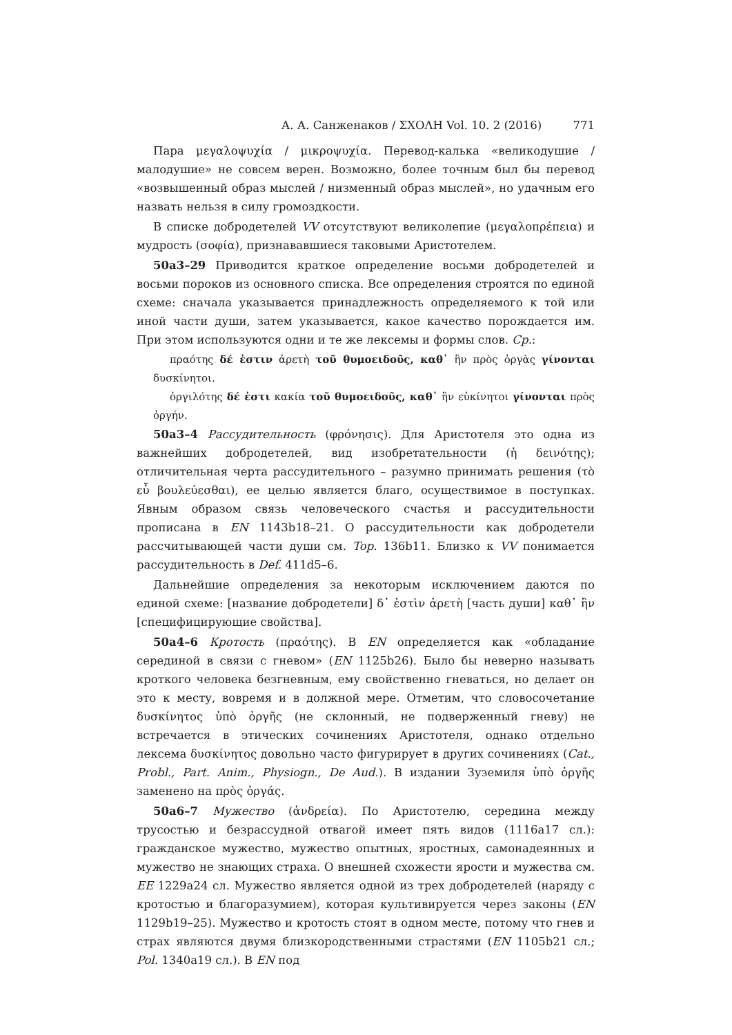А. А. Санженаков / ΣΧΟΛΗ Vol. 10. 2 (2016) 771
Пара μεγαλοψυχία / μικροψυχία. Перевод-калька «великодушие / малодушие» не совсем верен. Возможно, более точным был бы перевод «возвышенный образ мыслей / низменный образ мыслей», но удачным его назвать нельзя в силу громоздкости.
В списке добродетелей VV отсутствуют великолепие (μεγαλοπρέπεια) и мудрость (σοφία), признававшиеся таковыми Аристотелем.
50a3–29 Приводится краткое определение восьми добродетелей и восьми пороков из основного списка. Все определения строятся по единой схеме: сначала указывается принадлежность определяемого к той или иной части души, затем указывается, какое качество порождается им. При этом используются одни и те же лексемы и формы слов. Ср.:
πραότης δέ ἐστιν ἀρετὴ τοῦ θυμοειδοῦς, καθ᾽ ἣν πρὸς ὀργὰς γίνονται δυσκίνητοι.
ὀργιλότης δέ ἐστι κακία τοῦ θυμοειδοῦς, καθ᾽ ἣν εὐκίνητοι γίνονται πρὸς ὀργήν.
50a3–4 Рассудительность (φρόνησις). Для Аристотеля это одна из важнейших добродетелей, вид изобретательности (ἡ δεινότης); отличительная черта рассудительного – разумно принимать решения (τὸ εὖ βουλεύεσθαι), ее целью является благо, осуществимое в поступках. Явным образом связь человеческого счастья и рассудительности прописана в EN 1143b18–21. О рассудительности как добродетели рассчитывающей части души см. Top. 136b11. Близко к VV понимается рассудительность в Def. 411d5–6.
Дальнейшие определения за некоторым исключением даются по единой схеме: [название добродетели] δ᾽ ἐστὶν ἀρετὴ [часть души] καθ᾽ ἣν [специфицирующие свойства].
50a4–6 Кротость (πραότης). В EN определяется как «обладание серединой в связи с гневом» (EN 1125b26). Было бы неверно называть кроткого человека безгневным, ему свойственно гневаться, но делает он это к месту, вовремя и в должной мере. Отметим, что словосочетание δυσκίνητος ὑπὸ ὀργῆς (не склонный, не подверженный гневу) не встречается в этических сочинениях Аристотеля, однако отдельно лексема δυσκίνητος довольно часто фигурирует в других сочинениях (Cat., Probl., Part. Anim., Physiogn., De Aud.). В издании Зуземиля ὑπὸ ὀργῆς заменено на πρὸς ὀργάς.
50a6–7 Мужество (ἀνδρεία). По Аристотелю, середина между трусостью и безрассудной отвагой имеет пять видов (1116a17 сл.): гражданское мужество, мужество опытных, яростных, самонадеянных и мужество не знающих страха. О внешней схожести ярости и мужества см. EE 1229a24 сл. Мужество является одной из трех добродетелей (наряду с кротостью и благоразумием), которая культивируется через законы (EN 1129b19–25). Мужество и кротость стоят в одном месте, потому что гнев и страх являются двумя близкородственными страстями (EN 1105b21 сл.; Pol. 1340a19 сл.). В EN под